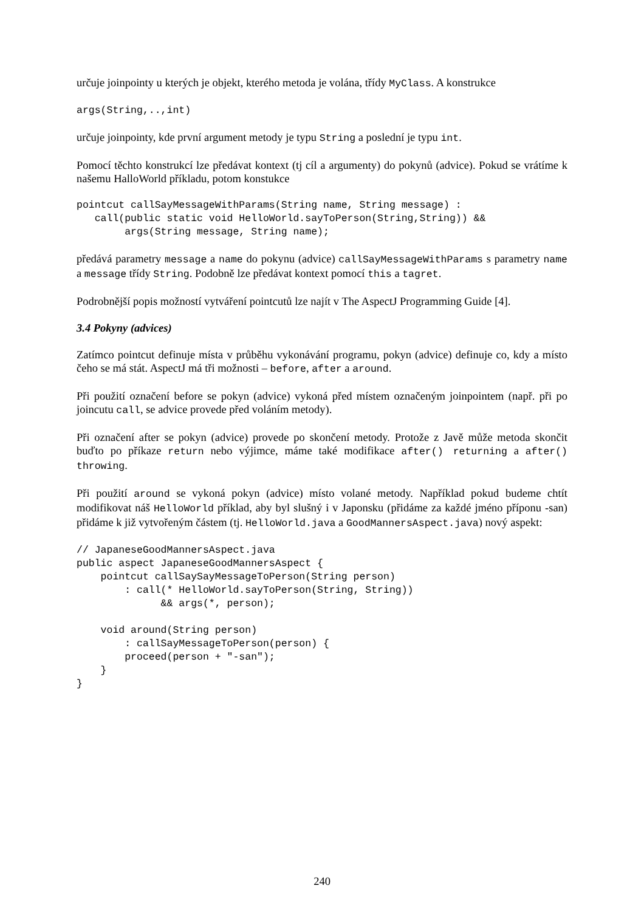určuje joinpointy u kterých je objekt, kterého metoda je volána, třídy MyClass. A konstrukce
args(String,..,int)
určuje joinpointy, kde první argument metody je typu String a poslední je typu int.
Pomocí těchto konstrukcí lze předávat kontext (tj cíl a argumenty) do pokynů (advice). Pokud se vrátíme k našemu HalloWorld příkladu, potom konstukce
pointcut callSayMessageWithParams(String name, String message) :
   call(public static void HelloWorld.sayToPerson(String,String)) &&
        args(String message, String name);
předává parametry message a name do pokynu (advice) callSayMessageWithParams s parametry name a message třídy String. Podobně lze předávat kontext pomocí this a tagret.
Podrobnější popis možností vytváření pointcutů lze najít v The AspectJ Programming Guide [4].
3.4 Pokyny (advices)
Zatímco pointcut definuje místa v průběhu vykonávání programu, pokyn (advice) definuje co, kdy a místo čeho se má stát. AspectJ má tři možnosti – before, after a around.
Při použití označení before se pokyn (advice) vykoná před místem označeným joinpointem (např. při po joincutu call, se advice provede před voláním metody).
Při označení after se pokyn (advice) provede po skončení metody. Protože z Javě může metoda skončit buďto po příkaze return nebo výjimce, máme také modifikace after() returning a after() throwing.
Při použití around se vykoná pokyn (advice) místo volané metody. Například pokud budeme chtít modifikovat náš HelloWorld příklad, aby byl slušný i v Japonsku (přidáme za každé jméno příponu -san) přidáme k již vytvořeným částem (tj. HelloWorld.java a GoodMannersAspect.java) nový aspekt:
// JapaneseGoodMannersAspect.java
public aspect JapaneseGoodMannersAspect {
    pointcut callSaySayMessageToPerson(String person)
        : call(* HelloWorld.sayToPerson(String, String))
              && args(*, person);

    void around(String person)
        : callSayMessageToPerson(person) {
        proceed(person + "-san");
    }
}
240